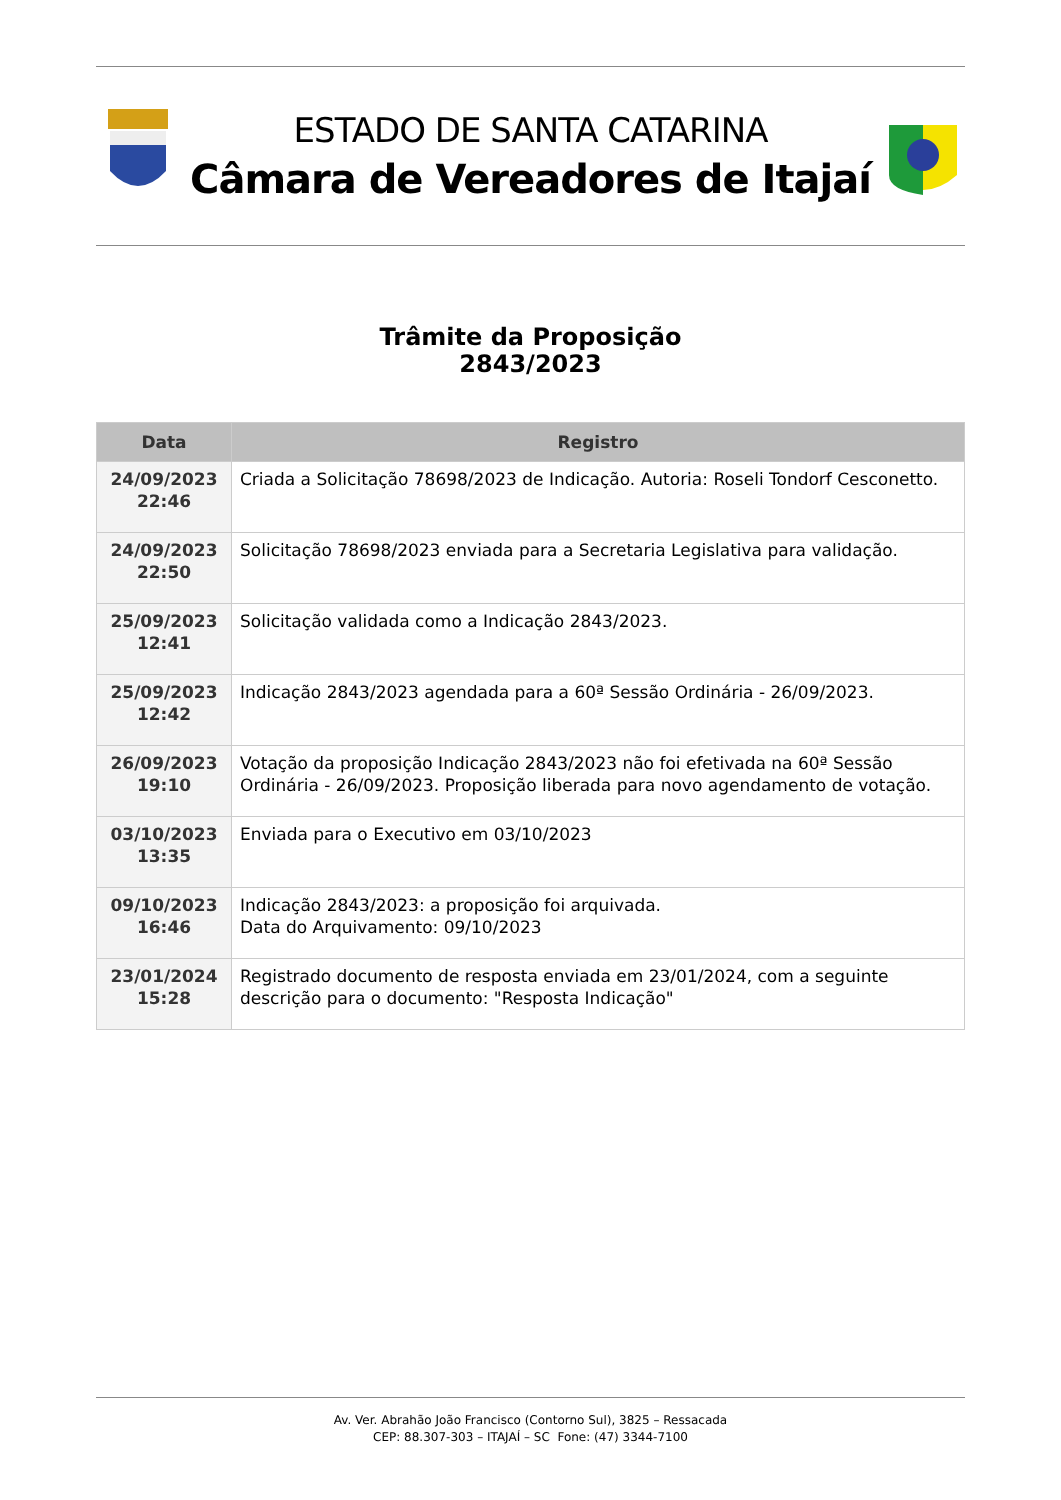ESTADO DE SANTA CATARINA
Câmara de Vereadores de Itajaí
Trâmite da Proposição
2843/2023
| Data | Registro |
| --- | --- |
| 24/09/2023 22:46 | Criada a Solicitação 78698/2023 de Indicação. Autoria: Roseli Tondorf Cesconetto. |
| 24/09/2023 22:50 | Solicitação 78698/2023 enviada para a Secretaria Legislativa para validação. |
| 25/09/2023 12:41 | Solicitação validada como a Indicação 2843/2023. |
| 25/09/2023 12:42 | Indicação 2843/2023 agendada para a 60ª Sessão Ordinária - 26/09/2023. |
| 26/09/2023 19:10 | Votação da proposição Indicação 2843/2023 não foi efetivada na 60ª Sessão Ordinária - 26/09/2023. Proposição liberada para novo agendamento de votação. |
| 03/10/2023 13:35 | Enviada para o Executivo em 03/10/2023 |
| 09/10/2023 16:46 | Indicação 2843/2023: a proposição foi arquivada. Data do Arquivamento: 09/10/2023 |
| 23/01/2024 15:28 | Registrado documento de resposta enviada em 23/01/2024, com a seguinte descrição para o documento: "Resposta Indicação" |
Av. Ver. Abrahão João Francisco (Contorno Sul), 3825 – Ressacada
CEP: 88.307-303 – ITAJAÍ – SC Fone: (47) 3344-7100